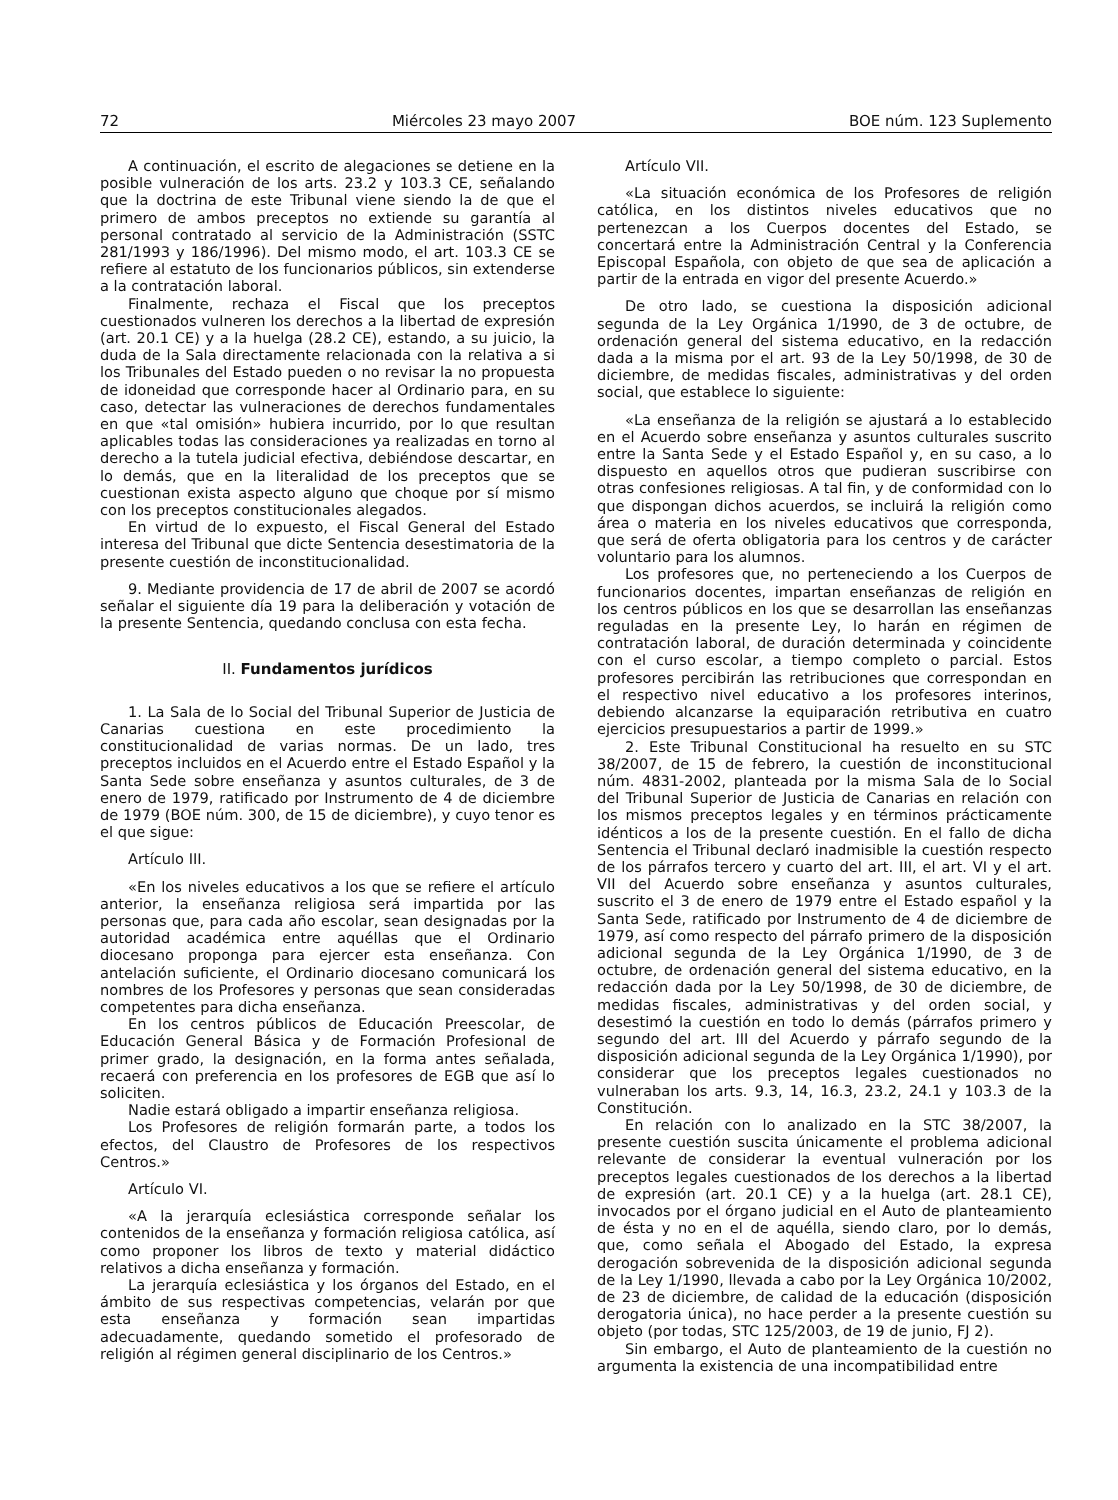72 Miércoles 23 mayo 2007 BOE núm. 123 Suplemento
A continuación, el escrito de alegaciones se detiene en la posible vulneración de los arts. 23.2 y 103.3 CE, señalando que la doctrina de este Tribunal viene siendo la de que el primero de ambos preceptos no extiende su garantía al personal contratado al servicio de la Administración (SSTC 281/1993 y 186/1996). Del mismo modo, el art. 103.3 CE se refiere al estatuto de los funcionarios públicos, sin extenderse a la contratación laboral.
Finalmente, rechaza el Fiscal que los preceptos cuestionados vulneren los derechos a la libertad de expresión (art. 20.1 CE) y a la huelga (28.2 CE), estando, a su juicio, la duda de la Sala directamente relacionada con la relativa a si los Tribunales del Estado pueden o no revisar la no propuesta de idoneidad que corresponde hacer al Ordinario para, en su caso, detectar las vulneraciones de derechos fundamentales en que «tal omisión» hubiera incurrido, por lo que resultan aplicables todas las consideraciones ya realizadas en torno al derecho a la tutela judicial efectiva, debiéndose descartar, en lo demás, que en la literalidad de los preceptos que se cuestionan exista aspecto alguno que choque por sí mismo con los preceptos constitucionales alegados.
En virtud de lo expuesto, el Fiscal General del Estado interesa del Tribunal que dicte Sentencia desestimatoria de la presente cuestión de inconstitucionalidad.
9. Mediante providencia de 17 de abril de 2007 se acordó señalar el siguiente día 19 para la deliberación y votación de la presente Sentencia, quedando conclusa con esta fecha.
II. Fundamentos jurídicos
1. La Sala de lo Social del Tribunal Superior de Justicia de Canarias cuestiona en este procedimiento la constitucionalidad de varias normas. De un lado, tres preceptos incluidos en el Acuerdo entre el Estado Español y la Santa Sede sobre enseñanza y asuntos culturales, de 3 de enero de 1979, ratificado por Instrumento de 4 de diciembre de 1979 (BOE núm. 300, de 15 de diciembre), y cuyo tenor es el que sigue:
Artículo III.
«En los niveles educativos a los que se refiere el artículo anterior, la enseñanza religiosa será impartida por las personas que, para cada año escolar, sean designadas por la autoridad académica entre aquéllas que el Ordinario diocesano proponga para ejercer esta enseñanza. Con antelación suficiente, el Ordinario diocesano comunicará los nombres de los Profesores y personas que sean consideradas competentes para dicha enseñanza.
En los centros públicos de Educación Preescolar, de Educación General Básica y de Formación Profesional de primer grado, la designación, en la forma antes señalada, recaerá con preferencia en los profesores de EGB que así lo soliciten.
Nadie estará obligado a impartir enseñanza religiosa.
Los Profesores de religión formarán parte, a todos los efectos, del Claustro de Profesores de los respectivos Centros.»
Artículo VI.
«A la jerarquía eclesiástica corresponde señalar los contenidos de la enseñanza y formación religiosa católica, así como proponer los libros de texto y material didáctico relativos a dicha enseñanza y formación.
La jerarquía eclesiástica y los órganos del Estado, en el ámbito de sus respectivas competencias, velarán por que esta enseñanza y formación sean impartidas adecuadamente, quedando sometido el profesorado de religión al régimen general disciplinario de los Centros.»
Artículo VII.
«La situación económica de los Profesores de religión católica, en los distintos niveles educativos que no pertenezcan a los Cuerpos docentes del Estado, se concertará entre la Administración Central y la Conferencia Episcopal Española, con objeto de que sea de aplicación a partir de la entrada en vigor del presente Acuerdo.»
De otro lado, se cuestiona la disposición adicional segunda de la Ley Orgánica 1/1990, de 3 de octubre, de ordenación general del sistema educativo, en la redacción dada a la misma por el art. 93 de la Ley 50/1998, de 30 de diciembre, de medidas fiscales, administrativas y del orden social, que establece lo siguiente:
«La enseñanza de la religión se ajustará a lo establecido en el Acuerdo sobre enseñanza y asuntos culturales suscrito entre la Santa Sede y el Estado Español y, en su caso, a lo dispuesto en aquellos otros que pudieran suscribirse con otras confesiones religiosas. A tal fin, y de conformidad con lo que dispongan dichos acuerdos, se incluirá la religión como área o materia en los niveles educativos que corresponda, que será de oferta obligatoria para los centros y de carácter voluntario para los alumnos.
Los profesores que, no perteneciendo a los Cuerpos de funcionarios docentes, impartan enseñanzas de religión en los centros públicos en los que se desarrollan las enseñanzas reguladas en la presente Ley, lo harán en régimen de contratación laboral, de duración determinada y coincidente con el curso escolar, a tiempo completo o parcial. Estos profesores percibirán las retribuciones que correspondan en el respectivo nivel educativo a los profesores interinos, debiendo alcanzarse la equiparación retributiva en cuatro ejercicios presupuestarios a partir de 1999.»
2. Este Tribunal Constitucional ha resuelto en su STC 38/2007, de 15 de febrero, la cuestión de inconstitucional núm. 4831-2002, planteada por la misma Sala de lo Social del Tribunal Superior de Justicia de Canarias en relación con los mismos preceptos legales y en términos prácticamente idénticos a los de la presente cuestión. En el fallo de dicha Sentencia el Tribunal declaró inadmisible la cuestión respecto de los párrafos tercero y cuarto del art. III, el art. VI y el art. VII del Acuerdo sobre enseñanza y asuntos culturales, suscrito el 3 de enero de 1979 entre el Estado español y la Santa Sede, ratificado por Instrumento de 4 de diciembre de 1979, así como respecto del párrafo primero de la disposición adicional segunda de la Ley Orgánica 1/1990, de 3 de octubre, de ordenación general del sistema educativo, en la redacción dada por la Ley 50/1998, de 30 de diciembre, de medidas fiscales, administrativas y del orden social, y desestimó la cuestión en todo lo demás (párrafos primero y segundo del art. III del Acuerdo y párrafo segundo de la disposición adicional segunda de la Ley Orgánica 1/1990), por considerar que los preceptos legales cuestionados no vulneraban los arts. 9.3, 14, 16.3, 23.2, 24.1 y 103.3 de la Constitución.
En relación con lo analizado en la STC 38/2007, la presente cuestión suscita únicamente el problema adicional relevante de considerar la eventual vulneración por los preceptos legales cuestionados de los derechos a la libertad de expresión (art. 20.1 CE) y a la huelga (art. 28.1 CE), invocados por el órgano judicial en el Auto de planteamiento de ésta y no en el de aquélla, siendo claro, por lo demás, que, como señala el Abogado del Estado, la expresa derogación sobrevenida de la disposición adicional segunda de la Ley 1/1990, llevada a cabo por la Ley Orgánica 10/2002, de 23 de diciembre, de calidad de la educación (disposición derogatoria única), no hace perder a la presente cuestión su objeto (por todas, STC 125/2003, de 19 de junio, FJ 2).
Sin embargo, el Auto de planteamiento de la cuestión no argumenta la existencia de una incompatibilidad entre